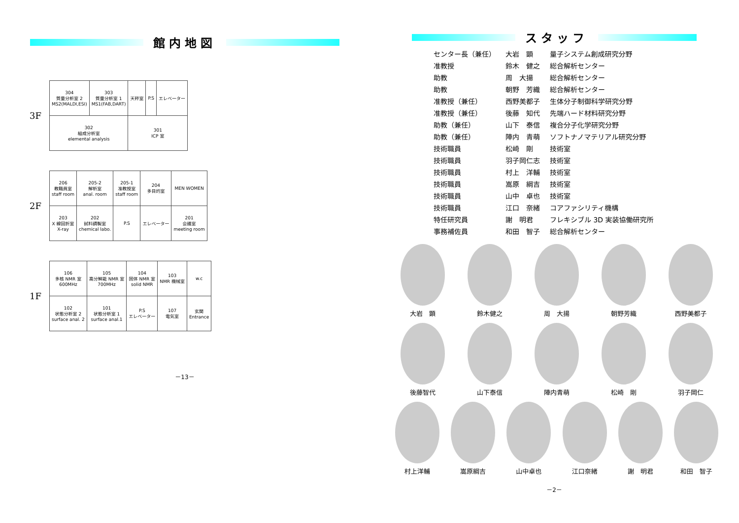館内地図
3F
| 304 質量分析室 2 MS2(MALDI,ESI) | 303 質量分析室 1 MS1(FAB,DART) | 天秤室 | P.S | エレベーター |
| 302 組成分析室 elemental analysis | | 301 ICP 室 | | |
2F
| 206 教職員室 staff room | 205-2 解析室 anal. room | 205-1 准教授室 staff room | 204 多目的室 | MEN WOMEN |
| 203 X 線回折室 X-ray | 202 試料調製室 chemical labo. | P.S | エレベーター | 201 会議室 meeting room |
1F
| 106 多核 NMR 室 600MHz | 105 高分解能 NMR 室 700MHz | 104 固体 NMR 室 solid NMR | 103 NMR 機械室 | w.c |
| 102 状態分析室 2 surface anal. 2 | 101 状態分析室 1 surface anal.1 | P.S エレベーター | 107 電気室 | 玄関 Entrance |
－13－
スタッフ
| センター長（兼任） | 大岩 顕 | 量子システム創成研究分野 |
| 准教授 | 鈴木 健之 | 総合解析センター |
| 助教 | 周 大揚 | 総合解析センター |
| 助教 | 朝野 芳織 | 総合解析センター |
| 准教授（兼任） | 西野美都子 | 生体分子制御科学研究分野 |
| 准教授（兼任） | 後藤 知代 | 先端ハード材料研究分野 |
| 助教（兼任） | 山下 泰信 | 複合分子化学研究分野 |
| 助教（兼任） | 陣内 青萌 | ソフトナノマテリアル研究分野 |
| 技術職員 | 松崎 剛 | 技術室 |
| 技術職員 | 羽子岡仁志 | 技術室 |
| 技術職員 | 村上 洋輔 | 技術室 |
| 技術職員 | 嵩原 綱吉 | 技術室 |
| 技術職員 | 山中 卓也 | 技術室 |
| 技術職員 | 江口 奈緒 | コアファシリティ機構 |
| 特任研究員 | 謝 明君 | フレキシブル 3D 実装協働研究所 |
| 事務補佐員 | 和田 智子 | 総合解析センター |
大岩　顕
鈴木健之
周　大揚
朝野芳織
西野美都子
後藤智代
山下泰信
陣内青萌
松崎　剛
羽子岡仁
村上洋輔
嵩原綱吉
山中卓也
江口奈緒
謝　明君
和田　智子
－2－